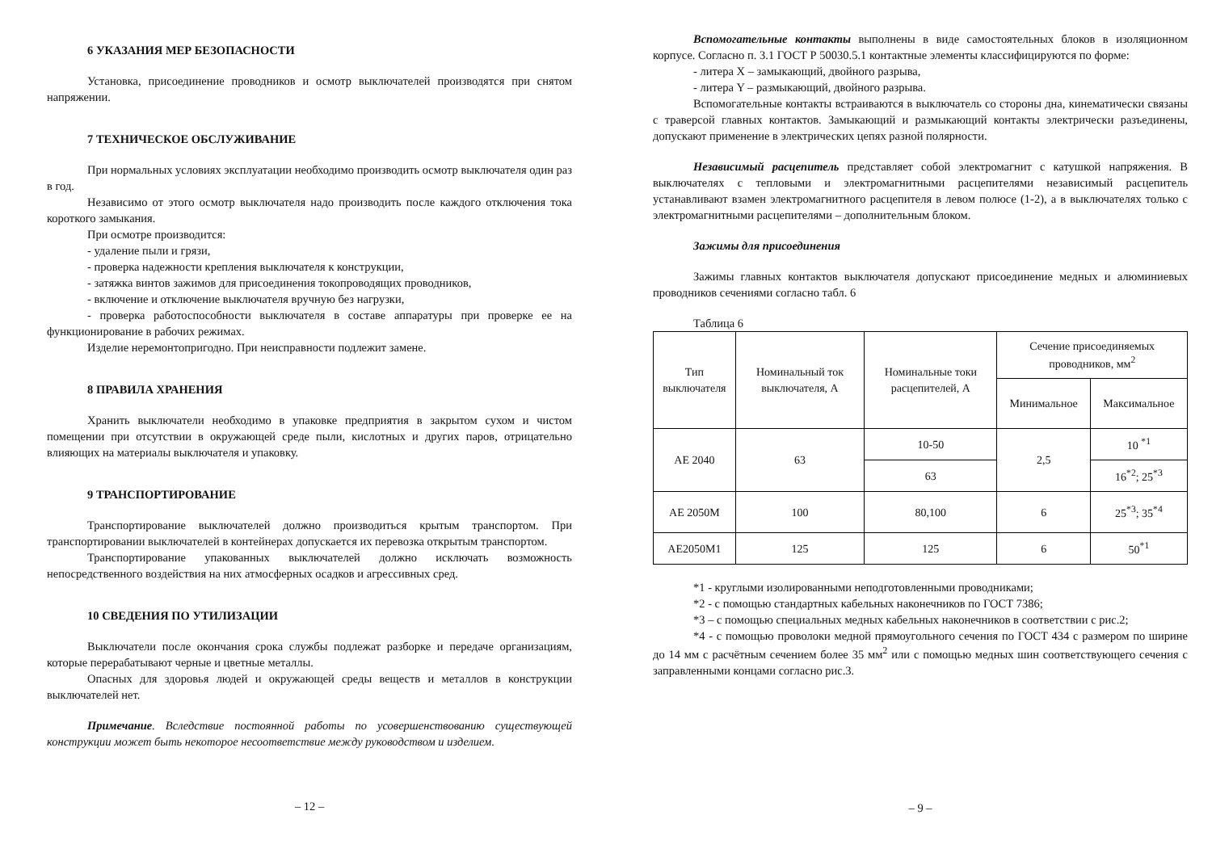6 УКАЗАНИЯ МЕР БЕЗОПАСНОСТИ
Установка, присоединение проводников и осмотр выключателей производятся при снятом напряжении.
7 ТЕХНИЧЕСКОЕ ОБСЛУЖИВАНИЕ
При нормальных условиях эксплуатации необходимо производить осмотр выключателя один раз в год.
Независимо от этого осмотр выключателя надо производить после каждого отключения тока короткого замыкания.
При осмотре производится:
- удаление пыли и грязи,
- проверка надежности крепления выключателя к конструкции,
- затяжка винтов зажимов для присоединения токопроводящих проводников,
- включение и отключение выключателя вручную без нагрузки,
- проверка работоспособности выключателя в составе аппаратуры при проверке ее на функционирование в рабочих режимах.
Изделие неремонтопригодно. При неисправности подлежит замене.
8 ПРАВИЛА ХРАНЕНИЯ
Хранить выключатели необходимо в упаковке предприятия в закрытом сухом и чистом помещении при отсутствии в окружающей среде пыли, кислотных и других паров, отрицательно влияющих на материалы выключателя и упаковку.
9 ТРАНСПОРТИРОВАНИЕ
Транспортирование выключателей должно производиться крытым транспортом. При транспортировании выключателей в контейнерах допускается их перевозка открытым транспортом.
Транспортирование упакованных выключателей должно исключать возможность непосредственного воздействия на них атмосферных осадков и агрессивных сред.
10 СВЕДЕНИЯ ПО УТИЛИЗАЦИИ
Выключатели после окончания срока службы подлежат разборке и передаче организациям, которые перерабатывают черные и цветные металлы.
Опасных для здоровья людей и окружающей среды веществ и металлов в конструкции выключателей нет.
Примечание. Вследствие постоянной работы по усовершенствованию существующей конструкции может быть некоторое несоответствие между руководством и изделием.
– 12 –
Вспомогательные контакты выполнены в виде самостоятельных блоков в изоляционном корпусе. Согласно п. 3.1 ГОСТ Р 50030.5.1 контактные элементы классифицируются по форме:
- литера X – замыкающий, двойного разрыва,
- литера Y – размыкающий, двойного разрыва.
Вспомогательные контакты встраиваются в выключатель со стороны дна, кинематически связаны с траверсой главных контактов. Замыкающий и размыкающий контакты электрически разъединены, допускают применение в электрических цепях разной полярности.
Независимый расцепитель представляет собой электромагнит с катушкой напряжения. В выключателях с тепловыми и электромагнитными расцепителями независимый расцепитель устанавливают взамен электромагнитного расцепителя в левом полюсе (1-2), а в выключателях только с электромагнитными расцепителями – дополнительным блоком.
Зажимы для присоединения
Зажимы главных контактов выключателя допускают присоединение медных и алюминиевых проводников сечениями согласно табл. 6
Таблица 6
| Тип выключателя | Номинальный ток выключателя, А | Номинальные токи расцепителей, А | Сечение присоединяемых проводников, мм<sup>2</sup> | |
| --- | --- | --- | --- | --- |
| | | | Минимальное | Максимальное |
| АЕ 2040 | 63 | 10-50 | 2,5 | 10 <sup>*1</sup> |
| | | 63 | | 16<sup>*2</sup>; 25<sup>*3</sup> |
| АЕ 2050М | 100 | 80,100 | 6 | 25<sup>*3</sup>; 35<sup>*4</sup> |
| АЕ2050М1 | 125 | 125 | 6 | 50<sup>*1</sup> |
*1 - круглыми изолированными неподготовленными проводниками;
*2 - с помощью стандартных кабельных наконечников по ГОСТ 7386;
*3 – с помощью специальных медных кабельных наконечников в соответствии с рис.2;
*4 - с помощью проволоки медной прямоугольного сечения по ГОСТ 434 с размером по ширине до 14 мм с расчётным сечением более 35 мм<sup>2</sup> или с помощью медных шин соответствующего сечения с заправленными концами согласно рис.3.
– 9 –